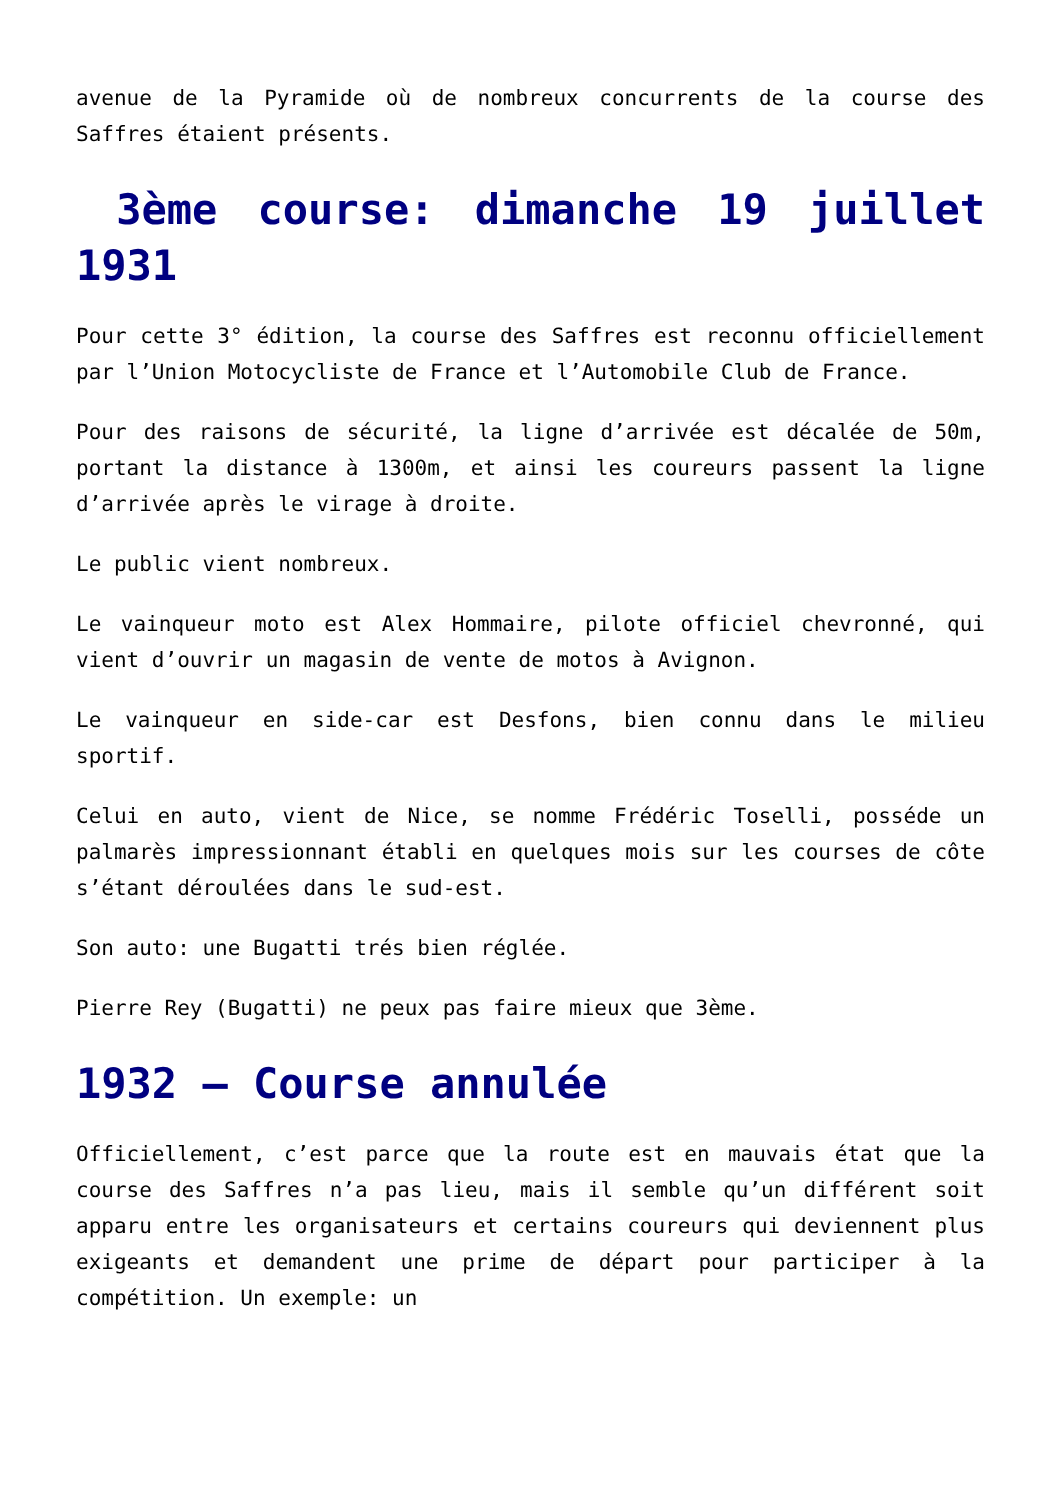avenue de la Pyramide où de nombreux concurrents de la course des Saffres étaient présents.
3ème course: dimanche 19 juillet 1931
Pour cette 3° édition, la course des Saffres est reconnu officiellement par l’Union Motocycliste de France et l’Automobile Club de France.
Pour des raisons de sécurité, la ligne d’arrivée est décalée de 50m, portant la distance à 1300m, et ainsi les coureurs passent la ligne d’arrivée après le virage à droite.
Le public vient nombreux.
Le vainqueur moto est Alex Hommaire, pilote officiel chevronné, qui vient d’ouvrir un magasin de vente de motos à Avignon.
Le vainqueur en side-car est Desfons, bien connu dans le milieu sportif.
Celui en auto, vient de Nice, se nomme Frédéric Toselli, posséde un palmarès impressionnant établi en quelques mois sur les courses de côte s’étant déroulées dans le sud-est.
Son auto: une Bugatti trés bien réglée.
Pierre Rey (Bugatti) ne peux pas faire mieux que 3ème.
1932 – Course annulée
Officiellement, c’est parce que la route est en mauvais état que la course des Saffres n’a pas lieu, mais il semble qu’un différent soit apparu entre les organisateurs et certains coureurs qui deviennent plus exigeants et demandent une prime de départ pour participer à la compétition. Un exemple: un